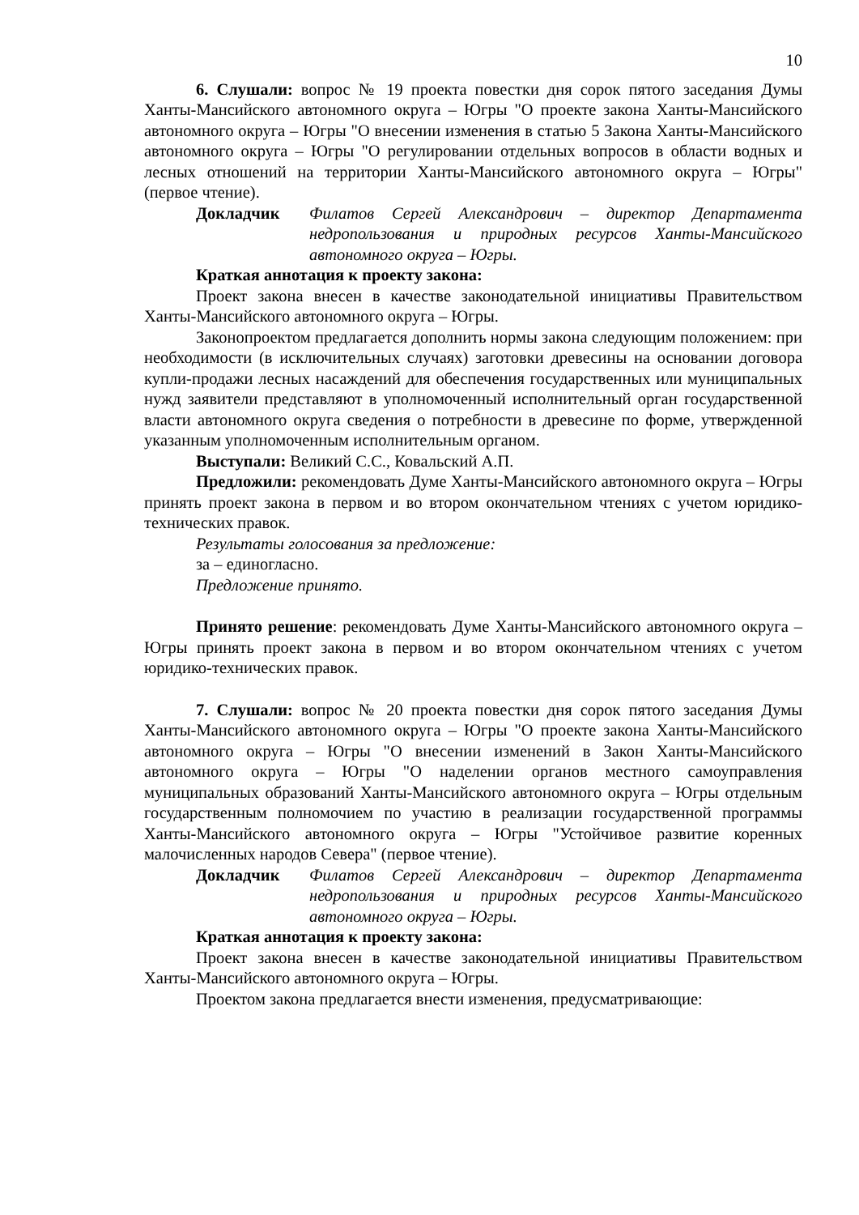10
6. Слушали: вопрос № 19 проекта повестки дня сорок пятого заседания Думы Ханты-Мансийского автономного округа – Югры "О проекте закона Ханты-Мансийского автономного округа – Югры "О внесении изменения в статью 5 Закона Ханты-Мансийского автономного округа – Югры "О регулировании отдельных вопросов в области водных и лесных отношений на территории Ханты-Мансийского автономного округа – Югры" (первое чтение).
Докладчик Филатов Сергей Александрович – директор Департамента недропользования и природных ресурсов Ханты-Мансийского автономного округа – Югры.
Краткая аннотация к проекту закона:
Проект закона внесен в качестве законодательной инициативы Правительством Ханты-Мансийского автономного округа – Югры.
Законопроектом предлагается дополнить нормы закона следующим положением: при необходимости (в исключительных случаях) заготовки древесины на основании договора купли-продажи лесных насаждений для обеспечения государственных или муниципальных нужд заявители представляют в уполномоченный исполнительный орган государственной власти автономного округа сведения о потребности в древесине по форме, утвержденной указанным уполномоченным исполнительным органом.
Выступали: Великий С.С., Ковальский А.П.
Предложили: рекомендовать Думе Ханты-Мансийского автономного округа – Югры принять проект закона в первом и во втором окончательном чтениях с учетом юридико-технических правок.
Результаты голосования за предложение:
за – единогласно.
Предложение принято.
Принято решение: рекомендовать Думе Ханты-Мансийского автономного округа – Югры принять проект закона в первом и во втором окончательном чтениях с учетом юридико-технических правок.
7. Слушали: вопрос № 20 проекта повестки дня сорок пятого заседания Думы Ханты-Мансийского автономного округа – Югры "О проекте закона Ханты-Мансийского автономного округа – Югры "О внесении изменений в Закон Ханты-Мансийского автономного округа – Югры "О наделении органов местного самоуправления муниципальных образований Ханты-Мансийского автономного округа – Югры отдельным государственным полномочием по участию в реализации государственной программы Ханты-Мансийского автономного округа – Югры "Устойчивое развитие коренных малочисленных народов Севера" (первое чтение).
Докладчик Филатов Сергей Александрович – директор Департамента недропользования и природных ресурсов Ханты-Мансийского автономного округа – Югры.
Краткая аннотация к проекту закона:
Проект закона внесен в качестве законодательной инициативы Правительством Ханты-Мансийского автономного округа – Югры.
Проектом закона предлагается внести изменения, предусматривающие: